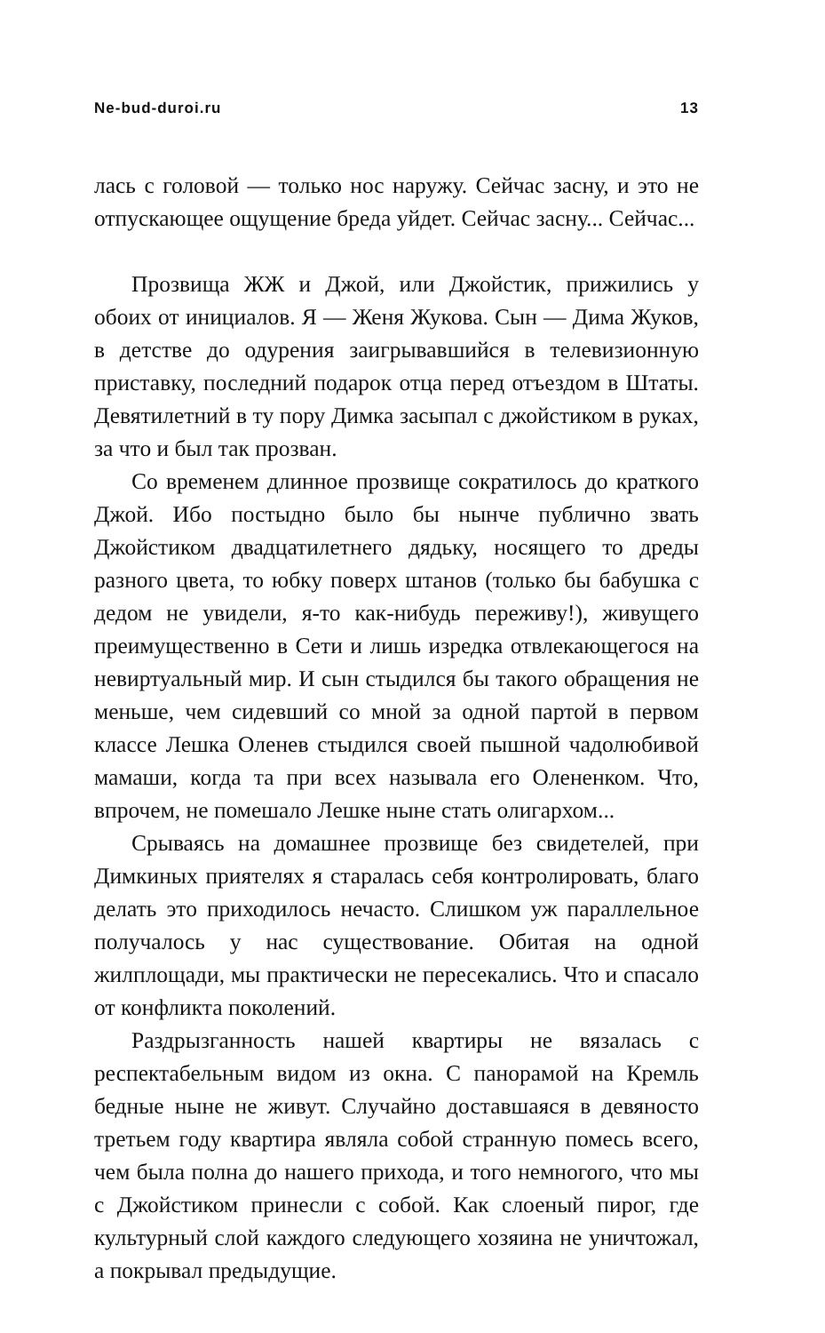Ne-bud-duroi.ru 13
лась с головой — только нос наружу. Сейчас засну, и это не отпускающее ощущение бреда уйдет. Сейчас засну... Сейчас...
Прозвища ЖЖ и Джой, или Джойстик, прижились у обоих от инициалов. Я — Женя Жукова. Сын — Дима Жуков, в детстве до одурения заигрывавшийся в телевизионную приставку, последний подарок отца перед отъездом в Штаты. Девятилетний в ту пору Димка засыпал с джойстиком в руках, за что и был так прозван.
Со временем длинное прозвище сократилось до краткого Джой. Ибо постыдно было бы нынче публично звать Джойстиком двадцатилетнего дядьку, носящего то дреды разного цвета, то юбку поверх штанов (только бы бабушка с дедом не увидели, я-то как-нибудь переживу!), живущего преимущественно в Сети и лишь изредка отвлекающегося на невиртуальный мир. И сын стыдился бы такого обращения не меньше, чем сидевший со мной за одной партой в первом классе Лешка Оленев стыдился своей пышной чадолюбивой мамаши, когда та при всех называла его Олененком. Что, впрочем, не помешало Лешке ныне стать олигархом...
Срываясь на домашнее прозвище без свидетелей, при Димкиных приятелях я старалась себя контролировать, благо делать это приходилось нечасто. Слишком уж параллельное получалось у нас существование. Обитая на одной жилплощади, мы практически не пересекались. Что и спасало от конфликта поколений.
Раздрызганность нашей квартиры не вязалась с респектабельным видом из окна. С панорамой на Кремль бедные ныне не живут. Случайно доставшаяся в девяносто третьем году квартира являла собой странную помесь всего, чем была полна до нашего прихода, и того немногого, что мы с Джойстиком принесли с собой. Как слоеный пирог, где культурный слой каждого следующего хозяина не уничтожал, а покрывал предыдущие.